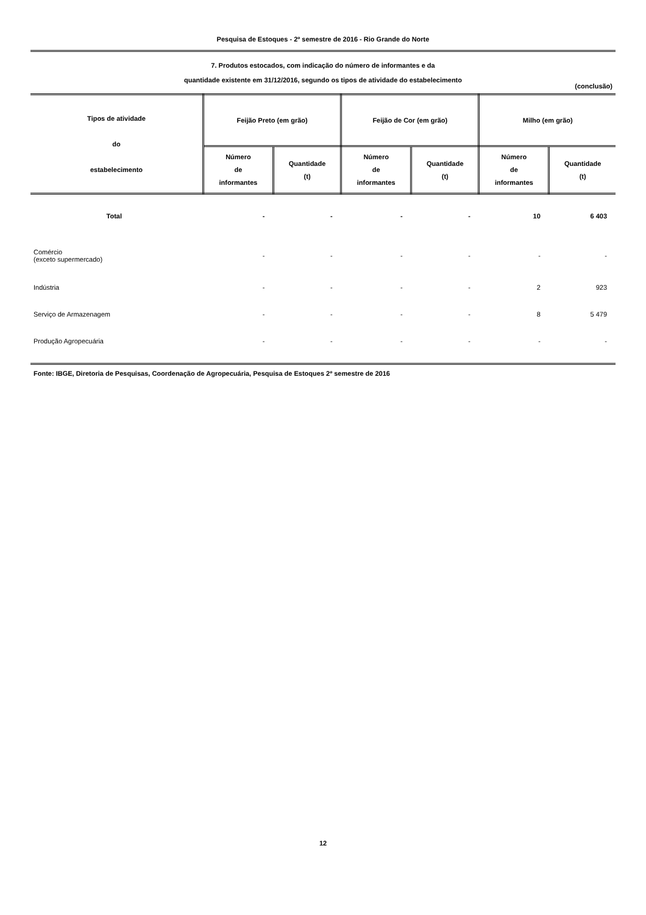Pesquisa de Estoques - 2º semestre de 2016 - Rio Grande do Norte
7. Produtos estocados, com indicação do número de informantes e da
quantidade existente em 31/12/2016, segundo os tipos de atividade do estabelecimento
(conclusão)
| Tipos de atividade do estabelecimento | Feijão Preto (em grão) | | Feijão de Cor (em grão) | | Milho (em grão) | |
| --- | --- | --- | --- | --- | --- | --- |
| | Número de informantes | Quantidade (t) | Número de informantes | Quantidade (t) | Número de informantes | Quantidade (t) |
| Total | - | - | - | - | 10 | 6 403 |
| Comércio (exceto supermercado) | - | - | - | - | - | - |
| Indústria | - | - | - | - | 2 | 923 |
| Serviço de Armazenagem | - | - | - | - | 8 | 5 479 |
| Produção Agropecuária | - | - | - | - | - | - |
Fonte: IBGE, Diretoria de Pesquisas, Coordenação de Agropecuária, Pesquisa de Estoques 2º semestre de 2016
12